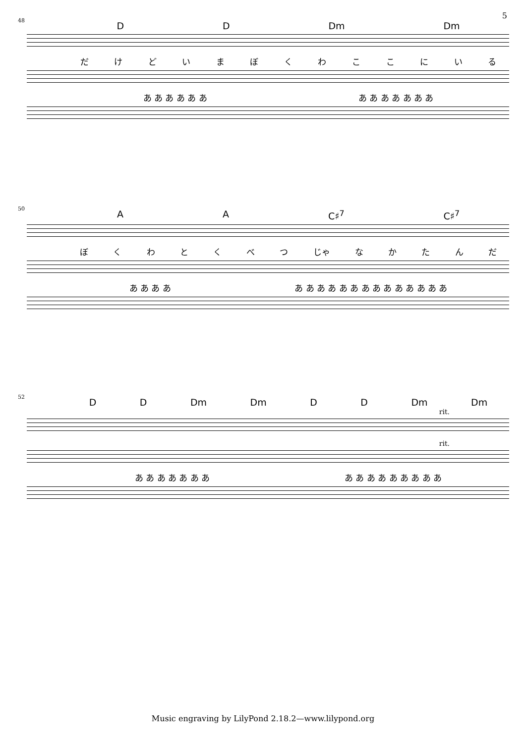5
48
D D Dm Dm
だけどいまぼくわここにいる
あ あ あ あ あ あ あ あ あ あ あ あ あ
50
A A C♯<sup>7</sup> C♯<sup>7</sup>
ぼくわとくべつ じゃ なかたんだ
あ あ あ あ あ あ あ あ あ あ あ あ あ あ あ あ あ あ
52
D D Dm Dm D D Dm Dm
rit.
rit.
あ あ あ あ あ あ あ あ あ あ あ あ あ あ あ あ
Music engraving by LilyPond 2.18.2—www.lilypond.org